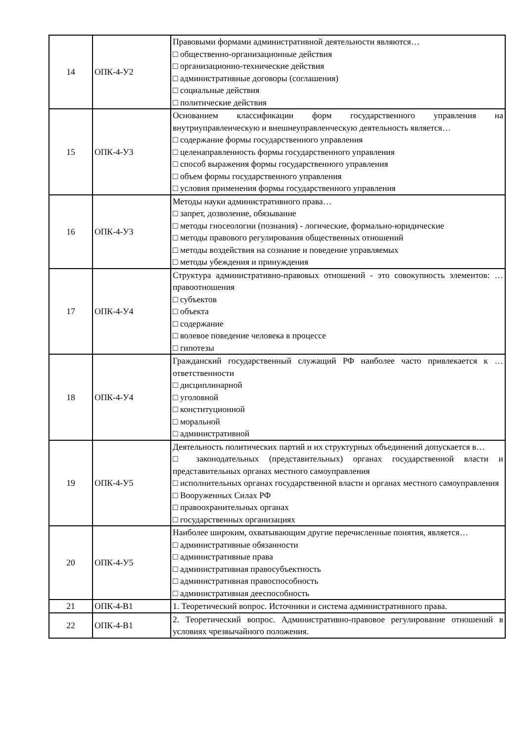| 14 | ОПК-4-У2 | Правовыми формами административной деятельности являются… □ общественно-организационные действия □ организационно-технические действия □ административные договоры (соглашения) □ социальные действия □ политические действия |
| 15 | ОПК-4-У3 | Основанием классификации форм государственного управления на внутриуправленческую и внешнеуправленческую деятельность является… □ содержание формы государственного управления □ целенаправленность формы государственного управления □ способ выражения формы государственного управления □ объем формы государственного управления □ условия применения формы государственного управления |
| 16 | ОПК-4-У3 | Методы науки административного права… □ запрет, дозволение, обязывание □ методы гносеологии (познания) - логические, формально-юридические □ методы правового регулирования общественных отношений □ методы воздействия на сознание и поведение управляемых □ методы убеждения и принуждения |
| 17 | ОПК-4-У4 | Структура административно-правовых отношений - это совокупность элементов: … правоотношения □ субъектов □ объекта □ содержание □ волевое поведение человека в процессе □ гипотезы |
| 18 | ОПК-4-У4 | Гражданский государственный служащий РФ наиболее часто привлекается к … ответственности □ дисциплинарной □ уголовной □ конституционной □ моральной □ административной |
| 19 | ОПК-4-У5 | Деятельность политических партий и их структурных объединений допускается в… □ законодательных (представительных) органах государственной власти и представительных органах местного самоуправления □ исполнительных органах государственной власти и органах местного самоуправления □ Вооруженных Силах РФ □ правоохранительных органах □ государственных организациях |
| 20 | ОПК-4-У5 | Наиболее широким, охватывающим другие перечисленные понятия, является… □ административные обязанности □ административные права □ административная правосубъектность □ административная правоспособность □ административная дееспособность |
| 21 | ОПК-4-В1 | 1. Теоретический вопрос. Источники и система административного права. |
| 22 | ОПК-4-В1 | 2. Теоретический вопрос. Административно-правовое регулирование отношений в условиях чрезвычайного положения. |